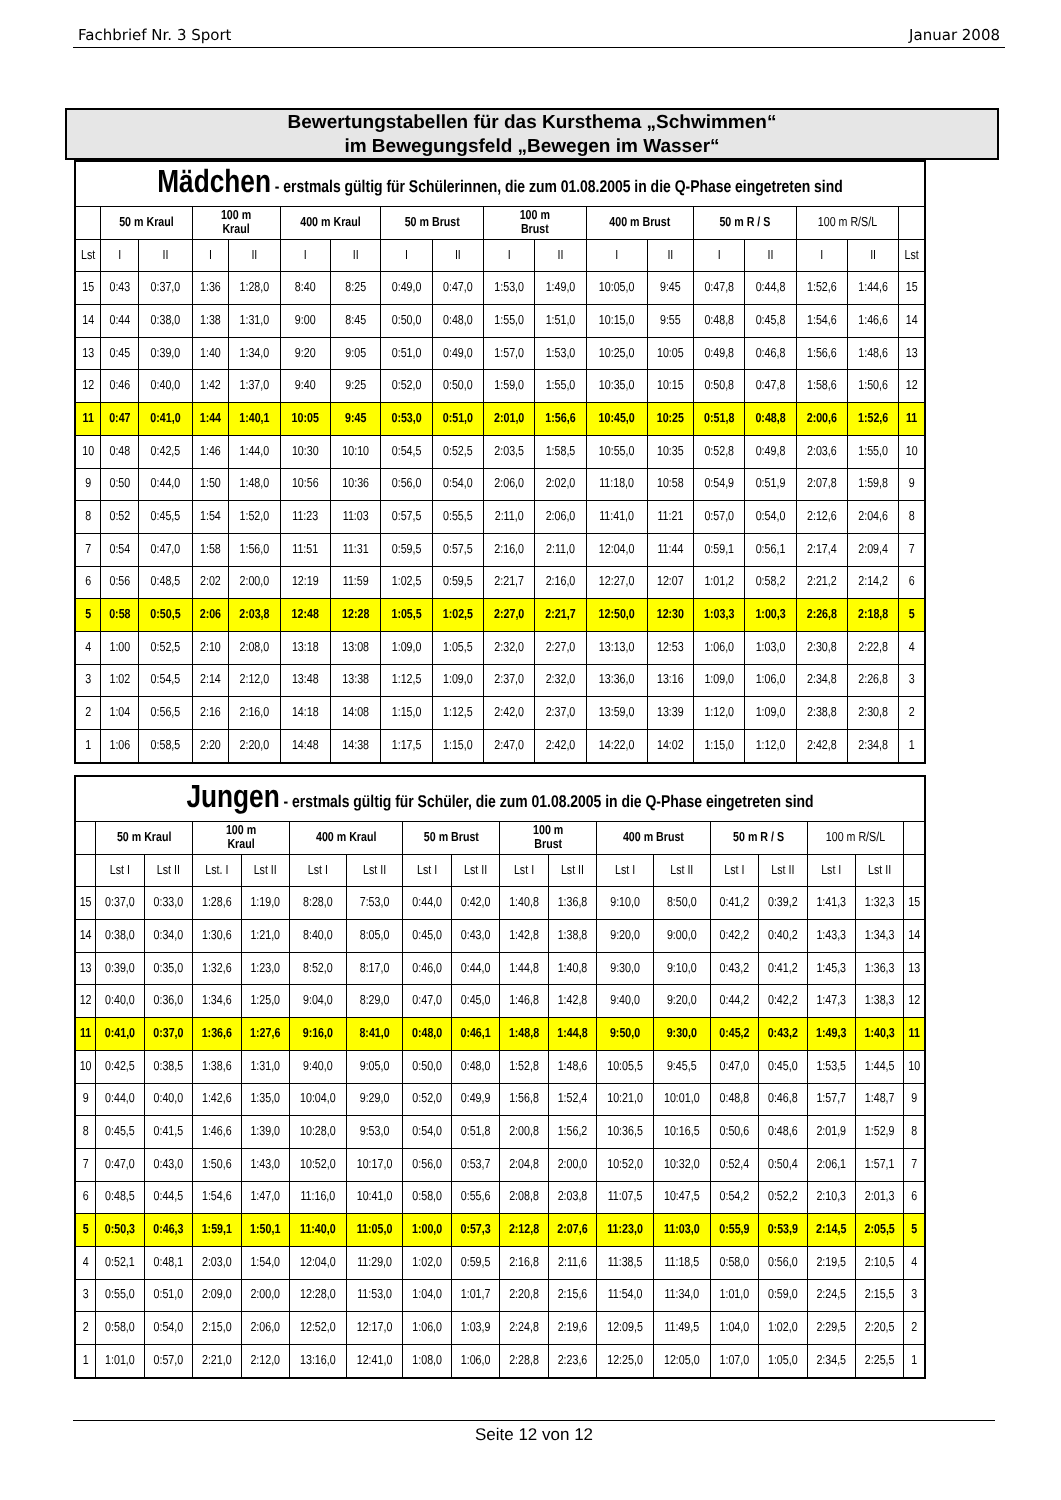Fachbrief Nr. 3 Sport Januar 2008
Bewertungstabellen für das Kursthema „Schwimmen“
im Bewegungsfeld „Bewegen im Wasser“
| Mädchen - erstmals gültig für Schülerinnen, die zum 01.08.2005 in die Q-Phase eingetreten sind | | | | | | | | | | | | | | | | | |
| | 50 m Kraul | | 100 m Kraul | | 400 m Kraul | | 50 m Brust | | 100 m Brust | | 400 m Brust | | 50 m R / S | | 100 m R/S/L | | |
| Lst | I | II | I | II | I | II | I | II | I | II | I | II | I | II | I | II | Lst |
| 15 | 0:43 | 0:37,0 | 1:36 | 1:28,0 | 8:40 | 8:25 | 0:49,0 | 0:47,0 | 1:53,0 | 1:49,0 | 10:05,0 | 9:45 | 0:47,8 | 0:44,8 | 1:52,6 | 1:44,6 | 15 |
| 14 | 0:44 | 0:38,0 | 1:38 | 1:31,0 | 9:00 | 8:45 | 0:50,0 | 0:48,0 | 1:55,0 | 1:51,0 | 10:15,0 | 9:55 | 0:48,8 | 0:45,8 | 1:54,6 | 1:46,6 | 14 |
| 13 | 0:45 | 0:39,0 | 1:40 | 1:34,0 | 9:20 | 9:05 | 0:51,0 | 0:49,0 | 1:57,0 | 1:53,0 | 10:25,0 | 10:05 | 0:49,8 | 0:46,8 | 1:56,6 | 1:48,6 | 13 |
| 12 | 0:46 | 0:40,0 | 1:42 | 1:37,0 | 9:40 | 9:25 | 0:52,0 | 0:50,0 | 1:59,0 | 1:55,0 | 10:35,0 | 10:15 | 0:50,8 | 0:47,8 | 1:58,6 | 1:50,6 | 12 |
| 11 | 0:47 | 0:41,0 | 1:44 | 1:40,1 | 10:05 | 9:45 | 0:53,0 | 0:51,0 | 2:01,0 | 1:56,6 | 10:45,0 | 10:25 | 0:51,8 | 0:48,8 | 2:00,6 | 1:52,6 | 11 |
| 10 | 0:48 | 0:42,5 | 1:46 | 1:44,0 | 10:30 | 10:10 | 0:54,5 | 0:52,5 | 2:03,5 | 1:58,5 | 10:55,0 | 10:35 | 0:52,8 | 0:49,8 | 2:03,6 | 1:55,0 | 10 |
| 9 | 0:50 | 0:44,0 | 1:50 | 1:48,0 | 10:56 | 10:36 | 0:56,0 | 0:54,0 | 2:06,0 | 2:02,0 | 11:18,0 | 10:58 | 0:54,9 | 0:51,9 | 2:07,8 | 1:59,8 | 9 |
| 8 | 0:52 | 0:45,5 | 1:54 | 1:52,0 | 11:23 | 11:03 | 0:57,5 | 0:55,5 | 2:11,0 | 2:06,0 | 11:41,0 | 11:21 | 0:57,0 | 0:54,0 | 2:12,6 | 2:04,6 | 8 |
| 7 | 0:54 | 0:47,0 | 1:58 | 1:56,0 | 11:51 | 11:31 | 0:59,5 | 0:57,5 | 2:16,0 | 2:11,0 | 12:04,0 | 11:44 | 0:59,1 | 0:56,1 | 2:17,4 | 2:09,4 | 7 |
| 6 | 0:56 | 0:48,5 | 2:02 | 2:00,0 | 12:19 | 11:59 | 1:02,5 | 0:59,5 | 2:21,7 | 2:16,0 | 12:27,0 | 12:07 | 1:01,2 | 0:58,2 | 2:21,2 | 2:14,2 | 6 |
| 5 | 0:58 | 0:50,5 | 2:06 | 2:03,8 | 12:48 | 12:28 | 1:05,5 | 1:02,5 | 2:27,0 | 2:21,7 | 12:50,0 | 12:30 | 1:03,3 | 1:00,3 | 2:26,8 | 2:18,8 | 5 |
| 4 | 1:00 | 0:52,5 | 2:10 | 2:08,0 | 13:18 | 13:08 | 1:09,0 | 1:05,5 | 2:32,0 | 2:27,0 | 13:13,0 | 12:53 | 1:06,0 | 1:03,0 | 2:30,8 | 2:22,8 | 4 |
| 3 | 1:02 | 0:54,5 | 2:14 | 2:12,0 | 13:48 | 13:38 | 1:12,5 | 1:09,0 | 2:37,0 | 2:32,0 | 13:36,0 | 13:16 | 1:09,0 | 1:06,0 | 2:34,8 | 2:26,8 | 3 |
| 2 | 1:04 | 0:56,5 | 2:16 | 2:16,0 | 14:18 | 14:08 | 1:15,0 | 1:12,5 | 2:42,0 | 2:37,0 | 13:59,0 | 13:39 | 1:12,0 | 1:09,0 | 2:38,8 | 2:30,8 | 2 |
| 1 | 1:06 | 0:58,5 | 2:20 | 2:20,0 | 14:48 | 14:38 | 1:17,5 | 1:15,0 | 2:47,0 | 2:42,0 | 14:22,0 | 14:02 | 1:15,0 | 1:12,0 | 2:42,8 | 2:34,8 | 1 |
| Jungen - erstmals gültig für Schüler, die zum 01.08.2005 in die Q-Phase eingetreten sind | | | | | | | | | | | | | | | | | |
| | 50 m Kraul | | 100 m Kraul | | 400 m Kraul | | 50 m Brust | | 100 m Brust | | 400 m Brust | | 50 m R / S | | 100 m R/S/L | | |
| | Lst I | Lst II | Lst. I | Lst II | Lst I | Lst II | Lst I | Lst II | Lst I | Lst II | Lst I | Lst II | Lst I | Lst II | Lst I | Lst II | |
| 15 | 0:37,0 | 0:33,0 | 1:28,6 | 1:19,0 | 8:28,0 | 7:53,0 | 0:44,0 | 0:42,0 | 1:40,8 | 1:36,8 | 9:10,0 | 8:50,0 | 0:41,2 | 0:39,2 | 1:41,3 | 1:32,3 | 15 |
| 14 | 0:38,0 | 0:34,0 | 1:30,6 | 1:21,0 | 8:40,0 | 8:05,0 | 0:45,0 | 0:43,0 | 1:42,8 | 1:38,8 | 9:20,0 | 9:00,0 | 0:42,2 | 0:40,2 | 1:43,3 | 1:34,3 | 14 |
| 13 | 0:39,0 | 0:35,0 | 1:32,6 | 1:23,0 | 8:52,0 | 8:17,0 | 0:46,0 | 0:44,0 | 1:44,8 | 1:40,8 | 9:30,0 | 9:10,0 | 0:43,2 | 0:41,2 | 1:45,3 | 1:36,3 | 13 |
| 12 | 0:40,0 | 0:36,0 | 1:34,6 | 1:25,0 | 9:04,0 | 8:29,0 | 0:47,0 | 0:45,0 | 1:46,8 | 1:42,8 | 9:40,0 | 9:20,0 | 0:44,2 | 0:42,2 | 1:47,3 | 1:38,3 | 12 |
| 11 | 0:41,0 | 0:37,0 | 1:36,6 | 1:27,6 | 9:16,0 | 8:41,0 | 0:48,0 | 0:46,1 | 1:48,8 | 1:44,8 | 9:50,0 | 9:30,0 | 0:45,2 | 0:43,2 | 1:49,3 | 1:40,3 | 11 |
| 10 | 0:42,5 | 0:38,5 | 1:38,6 | 1:31,0 | 9:40,0 | 9:05,0 | 0:50,0 | 0:48,0 | 1:52,8 | 1:48,6 | 10:05,5 | 9:45,5 | 0:47,0 | 0:45,0 | 1:53,5 | 1:44,5 | 10 |
| 9 | 0:44,0 | 0:40,0 | 1:42,6 | 1:35,0 | 10:04,0 | 9:29,0 | 0:52,0 | 0:49,9 | 1:56,8 | 1:52,4 | 10:21,0 | 10:01,0 | 0:48,8 | 0:46,8 | 1:57,7 | 1:48,7 | 9 |
| 8 | 0:45,5 | 0:41,5 | 1:46,6 | 1:39,0 | 10:28,0 | 9:53,0 | 0:54,0 | 0:51,8 | 2:00,8 | 1:56,2 | 10:36,5 | 10:16,5 | 0:50,6 | 0:48,6 | 2:01,9 | 1:52,9 | 8 |
| 7 | 0:47,0 | 0:43,0 | 1:50,6 | 1:43,0 | 10:52,0 | 10:17,0 | 0:56,0 | 0:53,7 | 2:04,8 | 2:00,0 | 10:52,0 | 10:32,0 | 0:52,4 | 0:50,4 | 2:06,1 | 1:57,1 | 7 |
| 6 | 0:48,5 | 0:44,5 | 1:54,6 | 1:47,0 | 11:16,0 | 10:41,0 | 0:58,0 | 0:55,6 | 2:08,8 | 2:03,8 | 11:07,5 | 10:47,5 | 0:54,2 | 0:52,2 | 2:10,3 | 2:01,3 | 6 |
| 5 | 0:50,3 | 0:46,3 | 1:59,1 | 1:50,1 | 11:40,0 | 11:05,0 | 1:00,0 | 0:57,3 | 2:12,8 | 2:07,6 | 11:23,0 | 11:03,0 | 0:55,9 | 0:53,9 | 2:14,5 | 2:05,5 | 5 |
| 4 | 0:52,1 | 0:48,1 | 2:03,0 | 1:54,0 | 12:04,0 | 11:29,0 | 1:02,0 | 0:59,5 | 2:16,8 | 2:11,6 | 11:38,5 | 11:18,5 | 0:58,0 | 0:56,0 | 2:19,5 | 2:10,5 | 4 |
| 3 | 0:55,0 | 0:51,0 | 2:09,0 | 2:00,0 | 12:28,0 | 11:53,0 | 1:04,0 | 1:01,7 | 2:20,8 | 2:15,6 | 11:54,0 | 11:34,0 | 1:01,0 | 0:59,0 | 2:24,5 | 2:15,5 | 3 |
| 2 | 0:58,0 | 0:54,0 | 2:15,0 | 2:06,0 | 12:52,0 | 12:17,0 | 1:06,0 | 1:03,9 | 2:24,8 | 2:19,6 | 12:09,5 | 11:49,5 | 1:04,0 | 1:02,0 | 2:29,5 | 2:20,5 | 2 |
| 1 | 1:01,0 | 0:57,0 | 2:21,0 | 2:12,0 | 13:16,0 | 12:41,0 | 1:08,0 | 1:06,0 | 2:28,8 | 2:23,6 | 12:25,0 | 12:05,0 | 1:07,0 | 1:05,0 | 2:34,5 | 2:25,5 | 1 |
Seite 12 von 12